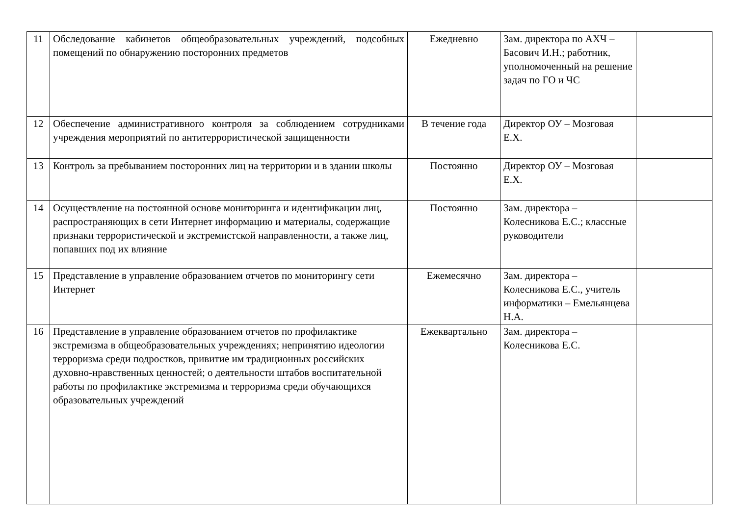| 11 | Обследование кабинетов общеобразовательных учреждений, подсобных помещений по обнаружению посторонних предметов | Ежедневно | Зам. директора по АХЧ – Басович И.Н.; работник, уполномоченный на решение задач по ГО и ЧС | |
| 12 | Обеспечение административного контроля за соблюдением сотрудниками учреждения мероприятий по антитеррористической защищенности | В течение года | Директор ОУ – Мозговая Е.Х. | |
| 13 | Контроль за пребыванием посторонних лиц на территории и в здании школы | Постоянно | Директор ОУ – Мозговая Е.Х. | |
| 14 | Осуществление на постоянной основе мониторинга и идентификации лиц, распространяющих в сети Интернет информацию и материалы, содержащие признаки террористической и экстремистской направленности, а также лиц, попавших под их влияние | Постоянно | Зам. директора – Колесникова Е.С.; классные руководители | |
| 15 | Представление в управление образованием отчетов по мониторингу сети Интернет | Ежемесячно | Зам. директора – Колесникова Е.С., учитель информатики – Емельянцева Н.А. | |
| 16 | Представление в управление образованием отчетов по профилактике экстремизма в общеобразовательных учреждениях; непринятию идеологии терроризма среди подростков, привитие им традиционных российских духовно-нравственных ценностей; о деятельности штабов воспитательной работы по профилактике экстремизма и терроризма среди обучающихся образовательных учреждений | Ежеквартально | Зам. директора – Колесникова Е.С. | |